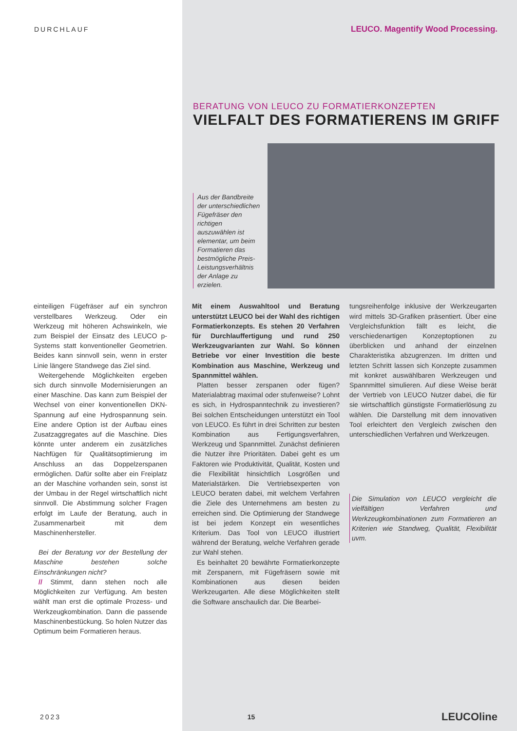DURCHLAUF LEUCO. Magentify Wood Processing.
BERATUNG VON LEUCO ZU FORMATIERKONZEPTEN
VIELFALT DES FORMATIERENS IM GRIFF
Aus der Bandbreite der unterschiedlichen Fügefräser den richtigen auszuwählen ist elementar, um beim Formatieren das bestmögliche Preis-Leistungsverhältnis der Anlage zu erzielen.
einteiligen Fügefräser auf ein synchron verstellbares Werkzeug. Oder ein Werkzeug mit höheren Achswinkeln, wie zum Beispiel der Einsatz des LEUCO p-Systems statt konventioneller Geometrien. Beides kann sinnvoll sein, wenn in erster Linie längere Standwege das Ziel sind.
Weitergehende Möglichkeiten ergeben sich durch sinnvolle Modernisierungen an einer Maschine. Das kann zum Beispiel der Wechsel von einer konventionellen DKN-Spannung auf eine Hydrospannung sein. Eine andere Option ist der Aufbau eines Zusatzaggregates auf die Maschine. Dies könnte unter anderem ein zusätzliches Nachfügen für Qualitätsoptimierung im Anschluss an das Doppelzerspanen ermöglichen. Dafür sollte aber ein Freiplatz an der Maschine vorhanden sein, sonst ist der Umbau in der Regel wirtschaftlich nicht sinnvoll. Die Abstimmung solcher Fragen erfolgt im Laufe der Beratung, auch in Zusammenarbeit mit dem Maschinenhersteller.
Bei der Beratung vor der Bestellung der Maschine bestehen solche Einschränkungen nicht?
// Stimmt, dann stehen noch alle Möglichkeiten zur Verfügung. Am besten wählt man erst die optimale Prozess- und Werkzeugkombination. Dann die passende Maschinenbestückung. So holen Nutzer das Optimum beim Formatieren heraus.
Mit einem Auswahltool und Beratung unterstützt LEUCO bei der Wahl des richtigen Formatierkonzepts. Es stehen 20 Verfahren für Durchlauffertigung und rund 250 Werkzeugvarianten zur Wahl. So können Betriebe vor einer Investition die beste Kombination aus Maschine, Werkzeug und Spannmittel wählen.
Platten besser zerspanen oder fügen? Materialabtrag maximal oder stufenweise? Lohnt es sich, in Hydrospanntechnik zu investieren? Bei solchen Entscheidungen unterstützt ein Tool von LEUCO. Es führt in drei Schritten zur besten Kombination aus Fertigungsverfahren, Werkzeug und Spannmittel. Zunächst definieren die Nutzer ihre Prioritäten. Dabei geht es um Faktoren wie Produktivität, Qualität, Kosten und die Flexibilität hinsichtlich Losgrößen und Materialstärken. Die Vertriebsexperten von LEUCO beraten dabei, mit welchem Verfahren die Ziele des Unternehmens am besten zu erreichen sind. Die Optimierung der Standwege ist bei jedem Konzept ein wesentliches Kriterium. Das Tool von LEUCO illustriert während der Beratung, welche Verfahren gerade zur Wahl stehen.
Es beinhaltet 20 bewährte Formatierkonzepte mit Zerspanern, mit Fügefräsern sowie mit Kombinationen aus diesen beiden Werkzeugarten. Alle diese Möglichkeiten stellt die Software anschaulich dar. Die Bearbei-
tungsreihenfolge inklusive der Werkzeugarten wird mittels 3D-Grafiken präsentiert. Über eine Vergleichsfunktion fällt es leicht, die verschiedenartigen Konzeptoptionen zu überblicken und anhand der einzelnen Charakteristika abzugrenzen. Im dritten und letzten Schritt lassen sich Konzepte zusammen mit konkret auswählbaren Werkzeugen und Spannmittel simulieren. Auf diese Weise berät der Vertrieb von LEUCO Nutzer dabei, die für sie wirtschaftlich günstigste Formatierlösung zu wählen. Die Darstellung mit dem innovativen Tool erleichtert den Vergleich zwischen den unterschiedlichen Verfahren und Werkzeugen.
Die Simulation von LEUCO vergleicht die vielfältigen Verfahren und Werkzeugkombinationen zum Formatieren an Kriterien wie Standweg, Qualität, Flexibilität uvm.
2023 15 LEUCOline